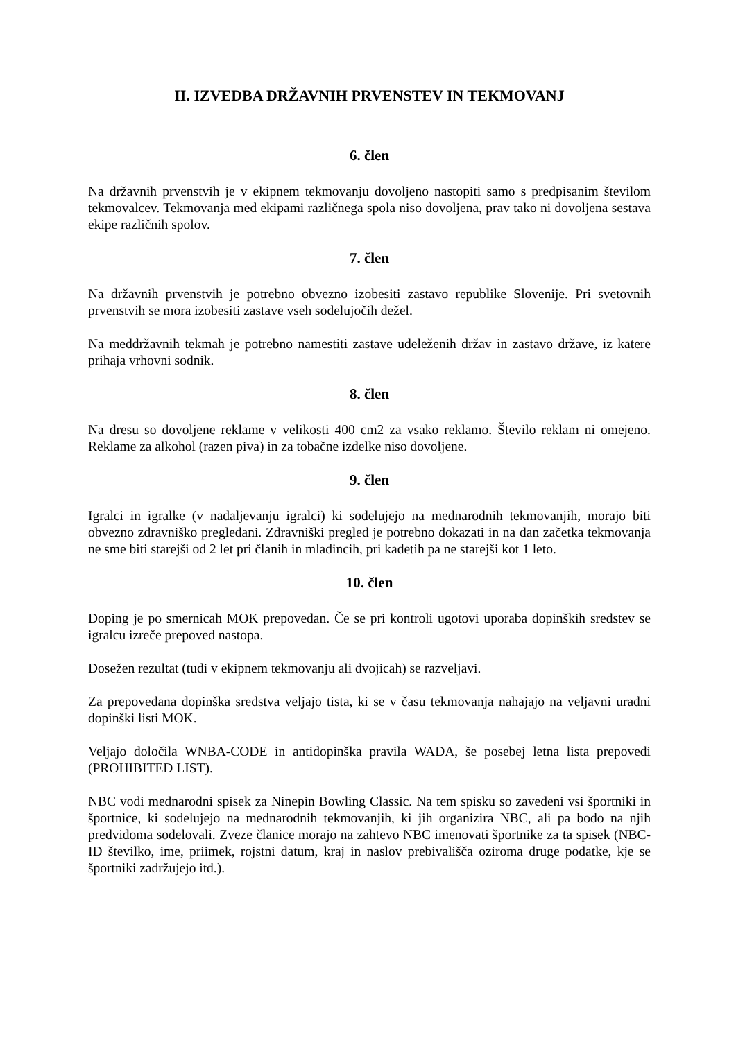II. IZVEDBA DRŽAVNIH PRVENSTEV IN TEKMOVANJ
6. člen
Na državnih prvenstvih je v ekipnem tekmovanju dovoljeno nastopiti samo s predpisanim številom tekmovalcev. Tekmovanja med ekipami različnega spola niso dovoljena, prav tako ni dovoljena sestava ekipe različnih spolov.
7. člen
Na državnih prvenstvih je potrebno obvezno izobesiti zastavo republike Slovenije. Pri svetovnih prvenstvih se mora izobesiti zastave vseh sodelujočih dežel.
Na meddržavnih tekmah je potrebno namestiti zastave udeleženih držav in zastavo države, iz katere prihaja vrhovni sodnik.
8. člen
Na dresu so dovoljene reklame v velikosti 400 cm2 za vsako reklamo. Število reklam ni omejeno. Reklame za alkohol (razen piva) in za tobačne izdelke niso dovoljene.
9. člen
Igralci in igralke (v nadaljevanju igralci) ki sodelujejo na mednarodnih tekmovanjih, morajo biti obvezno zdravniško pregledani. Zdravniški pregled je potrebno dokazati in na dan začetka tekmovanja ne sme biti starejši od 2 let pri članih in mladincih, pri kadetih pa ne starejši kot 1 leto.
10. člen
Doping je po smernicah MOK prepovedan. Če se pri kontroli ugotovi uporaba dopinških sredstev se igralcu izreče prepoved nastopa.
Dosežen rezultat (tudi v ekipnem tekmovanju ali dvojicah) se razveljavi.
Za prepovedana dopinška sredstva veljajo tista, ki se v času tekmovanja nahajajo na veljavni uradni dopinški listi MOK.
Veljajo določila WNBA-CODE in antidopinška pravila WADA, še posebej letna lista prepovedi (PROHIBITED LIST).
NBC vodi mednarodni spisek za Ninepin Bowling Classic. Na tem spisku so zavedeni vsi športniki in športnice, ki sodelujejo na mednarodnih tekmovanjih, ki jih organizira NBC, ali pa bodo na njih predvidoma sodelovali. Zveze članice morajo na zahtevo NBC imenovati športnike za ta spisek (NBC-ID številko, ime, priimek, rojstni datum, kraj in naslov prebivališča oziroma druge podatke, kje se športniki zadržujejo itd.).